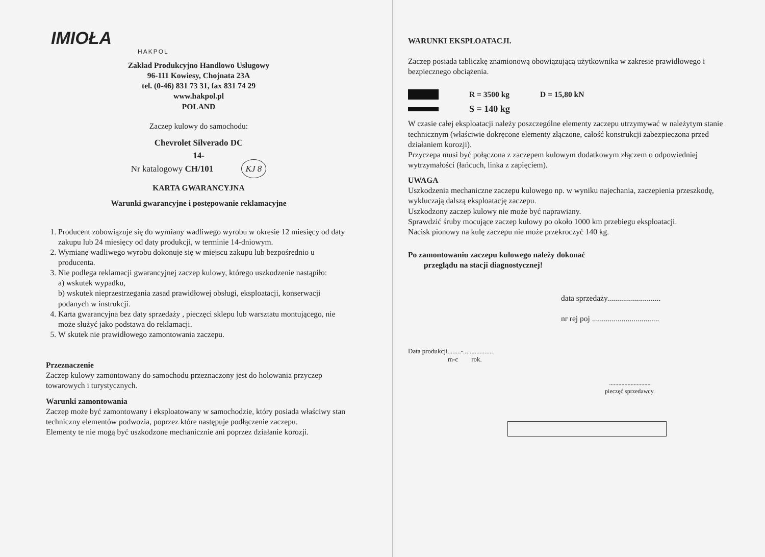IMIOŁA
HAKPOL
Zakład Produkcyjno Handlowo Usługowy
96-111 Kowiesy, Chojnata 23A
tel. (0-46) 831 73 31, fax 831 74 29
www.hakpol.pl
POLAND
Zaczep kulowy do samochodu:
Chevrolet Silverado DC
14-
Nr katalogowy CH/101 KJ 8
KARTA GWARANCYJNA
Warunki gwarancyjne i postępowanie reklamacyjne
1. Producent zobowiązuje się do wymiany wadliwego wyrobu w okresie 12 miesięcy od daty zakupu lub 24 miesięcy od daty produkcji, w terminie 14-dniowym.
2. Wymianę wadliwego wyrobu dokonuje się w miejscu zakupu lub bezpośrednio u producenta.
3. Nie podlega reklamacji gwarancyjnej zaczep kulowy, którego uszkodzenie nastąpiło:
a) wskutek wypadku,
b) wskutek nieprzestrzegania zasad prawidłowej obsługi, eksploatacji, konserwacji podanych w instrukcji.
4. Karta gwarancyjna bez daty sprzedaży , pieczęci sklepu lub warsztatu montującego, nie może służyć jako podstawa do reklamacji.
5. W skutek nie prawidłowego zamontowania zaczepu.
Przeznaczenie
Zaczep kulowy zamontowany do samochodu przeznaczony jest do holowania przyczep towarowych i turystycznych.
Warunki zamontowania
Zaczep może być zamontowany i eksploatowany w samochodzie, który posiada właściwy stan techniczny elementów podwozia, poprzez które następuje podłączenie zaczepu.
Elementy te nie mogą być uszkodzone mechanicznie ani poprzez działanie korozji.
WARUNKI EKSPLOATACJI.
Zaczep posiada tabliczkę znamionową obowiązującą użytkownika w zakresie prawidłowego i bezpiecznego obciążenia.
R = 3500 kg D = 15,80 kN
S = 140 kg
W czasie całej eksploatacji należy poszczególne elementy zaczepu utrzymywać w należytym stanie technicznym (właściwie dokręcone elementy złączone, całość konstrukcji zabezpieczona przed działaniem korozji).
Przyczepa musi być połączona z zaczepem kulowym dodatkowym złączem o odpowiedniej wytrzymałości (łańcuch, linka z zapięciem).
UWAGA
Uszkodzenia mechaniczne zaczepu kulowego np. w wyniku najechania, zaczepienia przeszkodę, wykluczają dalszą eksploatację zaczepu.
Uszkodzony zaczep kulowy nie może być naprawiany.
Sprawdzić śruby mocujące zaczep kulowy po około 1000 km przebiegu eksploatacji.
Nacisk pionowy na kulę zaczepu nie może przekroczyć 140 kg.
Po zamontowaniu zaczepu kulowego należy dokonać
przeglądu na stacji diagnostycznej!
data sprzedaży...........................
nr rej poj ..................................
Data produkcji........-..................
m-c rok.
...........................
pieczęć sprzedawcy.